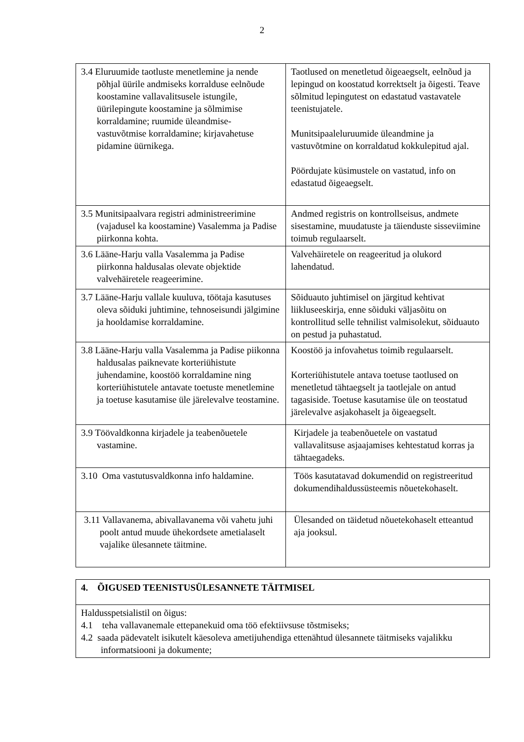2
| 3.4 Eluruumide taotluste menetlemine ja nende põhjal üürile andmiseks korralduse eelnõude koostamine vallavalitsusele istungile, üürilepingute koostamine ja sõlmimise korraldamine; ruumide üleandmise-vastuvõtmise korraldamine; kirjavahetuse pidamine üürnikega. | Taotlused on menetletud õigeaegselt, eelnõud ja lepingud on koostatud korrektselt ja õigesti. Teave sõlmitud lepingutest on edastatud vastavatele teenistujatele. Munitsipaaleluruumide üleandmine ja vastuvõtmine on korraldatud kokkulepitud ajal. Pöördujate küsimustele on vastatud, info on edastatud õigeaegselt. |
| 3.5 Munitsipaalvara registri administreerimine (vajadusel ka koostamine) Vasalemma ja Padise piirkonna kohta. | Andmed registris on kontrollseisus, andmete sisestamine, muudatuste ja täienduste sisseviimine toimub regulaarselt. |
| 3.6 Lääne-Harju valla Vasalemma ja Padise piirkonna haldusalas olevate objektide valvehäiretele reageerimine. | Valvehäiretele on reageeritud ja olukord lahendatud. |
| 3.7 Lääne-Harju vallale kuuluva, töötaja kasutuses oleva sõiduki juhtimine, tehnoseisundi jälgimine ja hooldamise korraldamine. | Sõiduauto juhtimisel on järgitud kehtivat liikluseeskirja, enne sõiduki väljasõitu on kontrollitud selle tehnilist valmisolekut, sõiduauto on pestud ja puhastatud. |
| 3.8 Lääne-Harju valla Vasalemma ja Padise piikonna haldusalas paiknevate korteriühistute juhendamine, koostöö korraldamine ning korteriühistutele antavate toetuste menetlemine ja toetuse kasutamise üle järelevalve teostamine. | Koostöö ja infovahetus toimib regulaarselt. Korteriühistutele antava toetuse taotlused on menetletud tähtaegselt ja taotlejale on antud tagasiside. Toetuse kasutamise üle on teostatud järelevalve asjakohaselt ja õigeaegselt. |
| 3.9 Töövaldkonna kirjadele ja teabenõuetele vastamine. | Kirjadele ja teabenõuetele on vastatud vallavalitsuse asjaajamises kehtestatud korras ja tähtaegadeks. |
| 3.10 Oma vastutusvaldkonna info haldamine. | Töös kasutatavad dokumendid on registreeritud dokumendihaldussüsteemis nõuetekohaselt. |
| 3.11 Vallavanema, abivallavanema või vahetu juhi poolt antud muude ühekordsete ametialaselt vajalike ülesannete täitmine. | Ülesanded on täidetud nõuetekohaselt etteantud aja jooksul. |
| 4. ÕIGUSED TEENISTUSÜLESANNETE TÄITMISEL |
| Haldusspetsialistil on õigus: 4.1 teha vallavanemale ettepanekuid oma töö efektiivsuse tõstmiseks; 4.2 saada pädevatelt isikutelt käesoleva ametijuhendiga ettenähtud ülesannete täitmiseks vajalikku informatsiooni ja dokumente; |